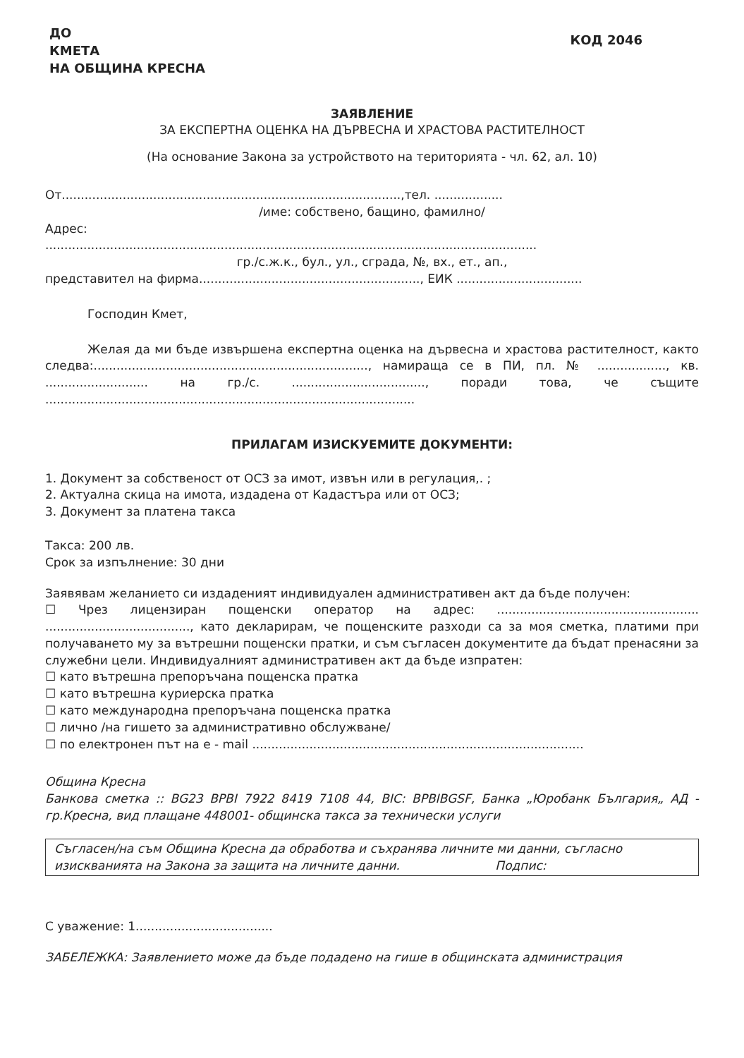ДО
КМЕТА
НА ОБЩИНА КРЕСНА
КОД 2046
ЗАЯВЛЕНИЕ
ЗА ЕКСПЕРТНА ОЦЕНКА НА ДЪРВЕСНА И ХРАСТОВА РАСТИТЕЛНОСТ
(На основание Закона за устройството на територията - чл. 62, ал. 10)
От.........................................................................................,тел. ..................
/име: собствено, бащино, фамилно/
Адрес:
.................................................................................................................................
гр./с.ж.к., бул., ул., сграда, №, вх., ет., ап.,
представител на фирма.........................................................., ЕИК .................................
Господин Кмет,
Желая да ми бъде извършена експертна оценка на дървесна и храстова растителност, както следва:........................................................................, намираща се в ПИ, пл. № .................., кв. ........................... на гр./с. ..................................., поради това, че същите .................................................................................................
ПРИЛАГАМ ИЗИСКУЕМИТЕ ДОКУМЕНТИ:
1. Документ за собственост от ОСЗ за имот, извън или в регулация,. ;
2. Актуална скица на имота, издадена от Кадастъра или от ОСЗ;
3. Документ за платена такса
Такса: 200 лв.
Срок за изпълнение: 30 дни
Заявявам желанието си издаденият индивидуален административен акт да бъде получен:
☐ Чрез лицензиран пощенски оператор на адрес: ..................................................... ......................................, като декларирам, че пощенските разходи са за моя сметка, платими при получаването му за вътрешни пощенски пратки, и съм съгласен документите да бъдат пренасяни за служебни цели. Индивидуалният административен акт да бъде изпратен:
☐ като вътрешна препоръчана пощенска пратка
☐ като вътрешна куриерска пратка
☐ като международна препоръчана пощенска пратка
☐ лично /на гишето за административно обслужване/
☐ по електронен път на e - mail .......................................................................................
Община Кресна
Банкова сметка :: BG23 BPBI 7922 8419 7108 44, BIC: BPBIBGSF, Банка „Юробанк България„ АД - гр.Кресна, вид плащане 448001- общинска такса за технически услуги
Съгласен/на съм Община Кресна да обработва и съхранява личните ми данни, съгласно изискванията на Закона за защита на личните данни. Подпис:
С уважение: 1....................................
ЗАБЕЛЕЖКА: Заявлението може да бъде подадено на гише в общинската администрация